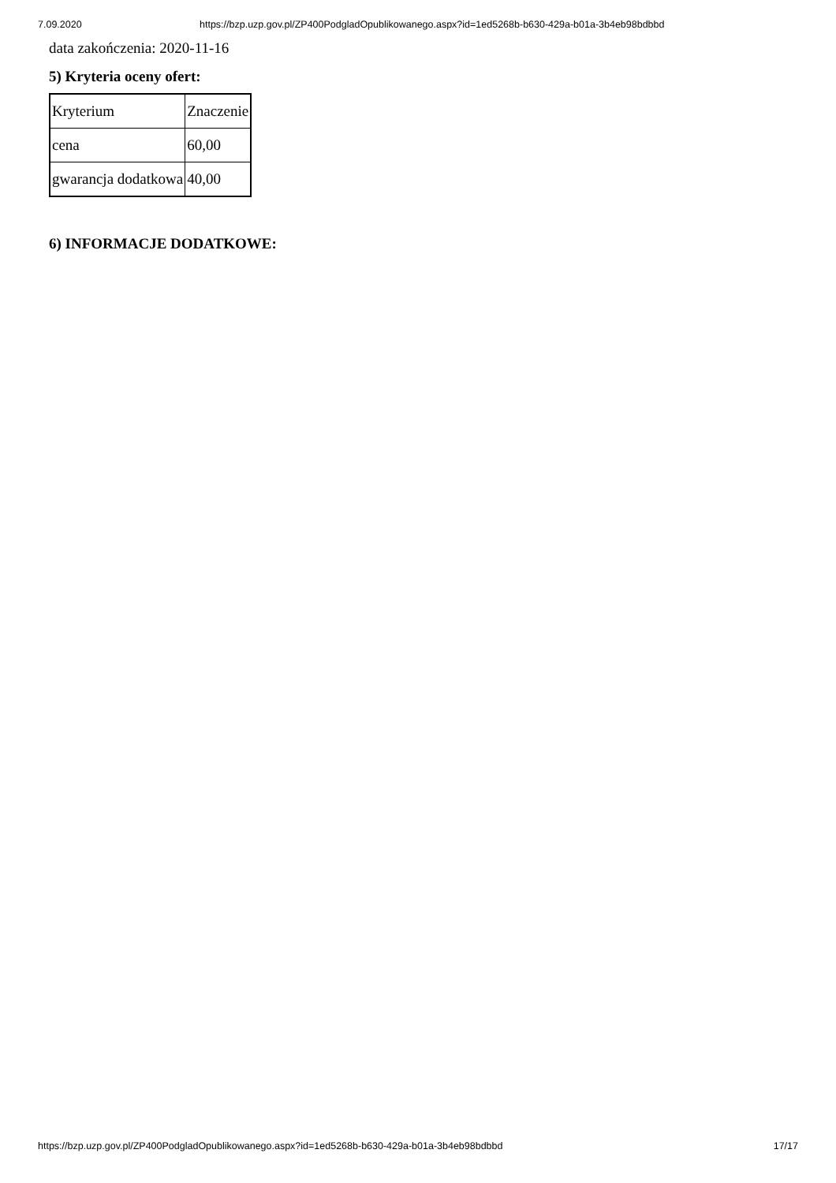7.09.2020 https://bzp.uzp.gov.pl/ZP400PodgladOpublikowanego.aspx?id=1ed5268b-b630-429a-b01a-3b4eb98bdbbd
data zakończenia: 2020-11-16
5) Kryteria oceny ofert:
| Kryterium | Znaczenie |
| cena | 60,00 |
| gwarancja dodatkowa | 40,00 |
6) INFORMACJE DODATKOWE:
https://bzp.uzp.gov.pl/ZP400PodgladOpublikowanego.aspx?id=1ed5268b-b630-429a-b01a-3b4eb98bdbbd 17/17